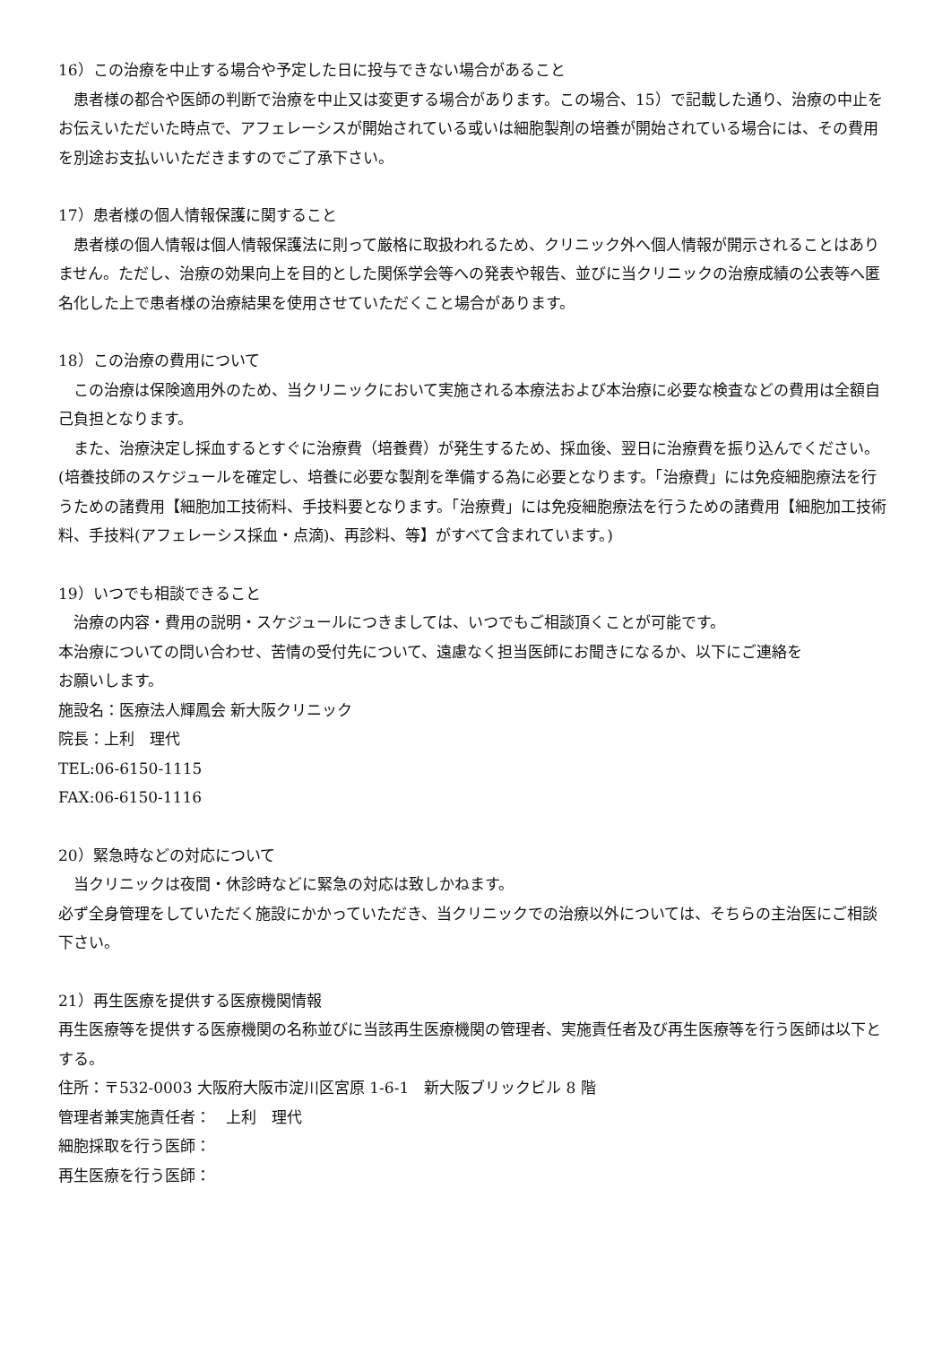16）この治療を中止する場合や予定した日に投与できない場合があること
　患者様の都合や医師の判断で治療を中止又は変更する場合があります。この場合、15）で記載した通り、治療の中止をお伝えいただいた時点で、アフェレーシスが開始されている或いは細胞製剤の培養が開始されている場合には、その費用を別途お支払いいただきますのでご了承下さい。
17）患者様の個人情報保護に関すること
　患者様の個人情報は個人情報保護法に則って厳格に取扱われるため、クリニック外へ個人情報が開示されることはありません。ただし、治療の効果向上を目的とした関係学会等への発表や報告、並びに当クリニックの治療成績の公表等へ匿名化した上で患者様の治療結果を使用させていただくこと場合があります。
18）この治療の費用について
　この治療は保険適用外のため、当クリニックにおいて実施される本療法および本治療に必要な検査などの費用は全額自己負担となります。
　また、治療決定し採血するとすぐに治療費（培養費）が発生するため、採血後、翌日に治療費を振り込んでください。(培養技師のスケジュールを確定し、培養に必要な製剤を準備する為に必要となります。「治療費」には免疫細胞療法を行うための諸費用【細胞加工技術料、手技料要となります。「治療費」には免疫細胞療法を行うための諸費用【細胞加工技術料、手技料(アフェレーシス採血・点滴)、再診料、等】がすべて含まれています。)
19）いつでも相談できること
　治療の内容・費用の説明・スケジュールにつきましては、いつでもご相談頂くことが可能です。
本治療についての問い合わせ、苦情の受付先について、遠慮なく担当医師にお聞きになるか、以下にご連絡を
お願いします。
施設名：医療法人輝鳳会 新大阪クリニック
院長：上利　理代
TEL:06-6150-1115
FAX:06-6150-1116
20）緊急時などの対応について
　当クリニックは夜間・休診時などに緊急の対応は致しかねます。
必ず全身管理をしていただく施設にかかっていただき、当クリニックでの治療以外については、そちらの主治医にご相談下さい。
21）再生医療を提供する医療機関情報
再生医療等を提供する医療機関の名称並びに当該再生医療機関の管理者、実施責任者及び再生医療等を行う医師は以下とする。
住所：〒532-0003 大阪府大阪市淀川区宮原 1-6-1　新大阪ブリックビル 8 階
管理者兼実施責任者：　上利　理代
細胞採取を行う医師：
再生医療を行う医師：